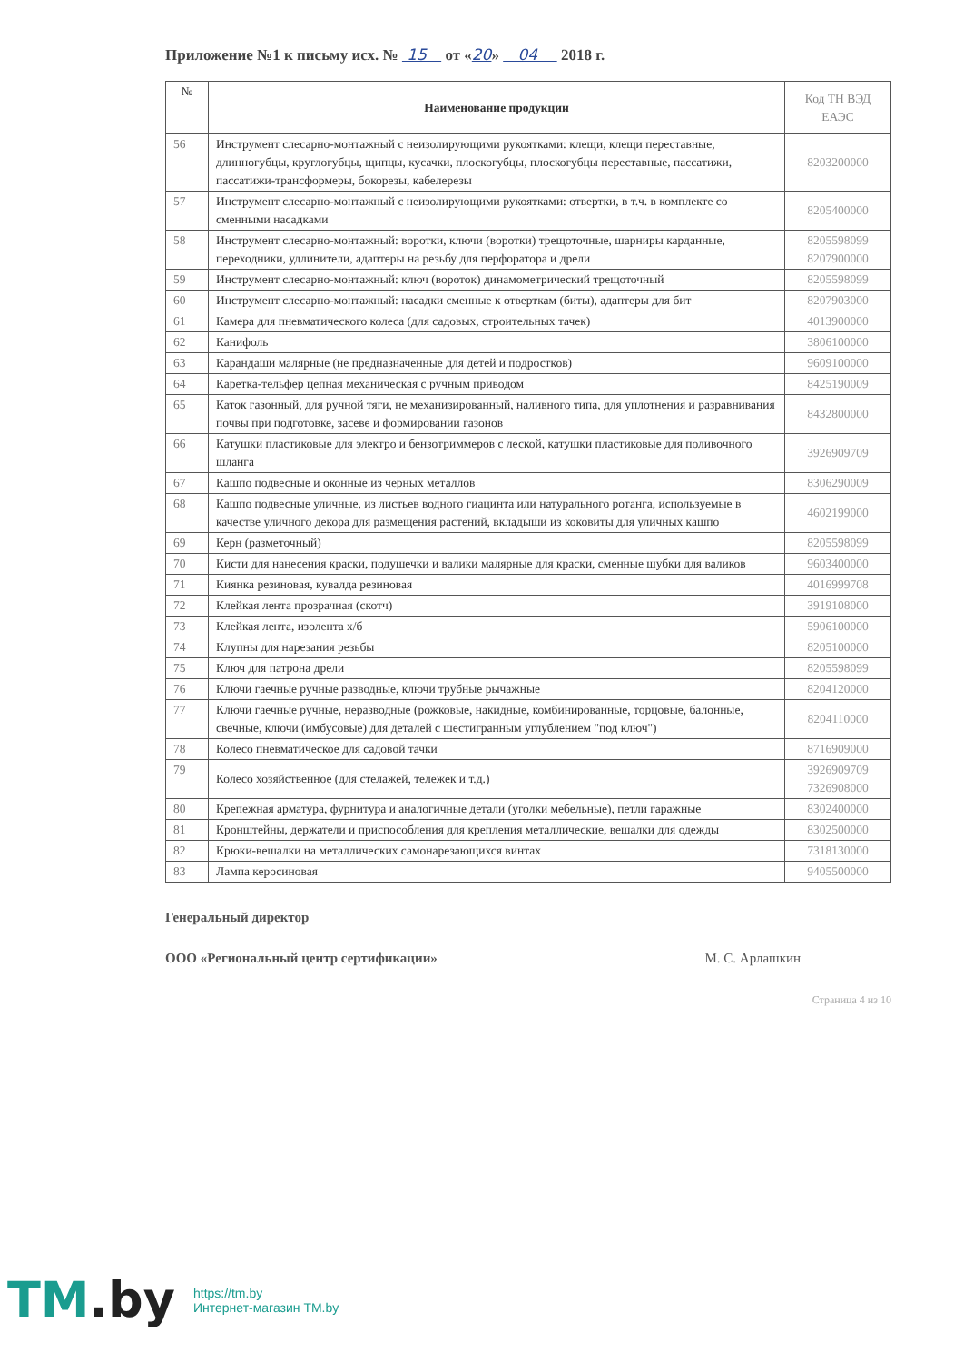Приложение №1 к письму исх. № 15 от «20» 04 2018 г.
| № | Наименование продукции | Код ТН ВЭД ЕАЭС |
| --- | --- | --- |
| 56 | Инструмент слесарно-монтажный с неизолирующими рукоятками: клещи, клещи переставные, длинногубцы, круглогубцы, щипцы, кусачки, плоскогубцы, плоскогубцы переставные, пассатижи, пассатижи-трансформеры, бокорезы, кабелерезы | 8203200000 |
| 57 | Инструмент слесарно-монтажный с неизолирующими рукоятками: отвертки, в т.ч. в комплекте со сменными насадками | 8205400000 |
| 58 | Инструмент слесарно-монтажный: воротки, ключи (воротки) трещоточные, шарниры карданные, переходники, удлинители, адаптеры на резьбу для перфоратора и дрели | 8205598099 8207900000 |
| 59 | Инструмент слесарно-монтажный: ключ (вороток) динамометрический трещоточный | 8205598099 |
| 60 | Инструмент слесарно-монтажный: насадки сменные к отверткам (биты), адаптеры для бит | 8207903000 |
| 61 | Камера для пневматического колеса (для садовых, строительных тачек) | 4013900000 |
| 62 | Канифоль | 3806100000 |
| 63 | Карандаши малярные (не предназначенные для детей и подростков) | 9609100000 |
| 64 | Каретка-тельфер цепная механическая с ручным приводом | 8425190009 |
| 65 | Каток газонный, для ручной тяги, не механизированный, наливного типа, для уплотнения и разравнивания почвы при подготовке, засеве и формировании газонов | 8432800000 |
| 66 | Катушки пластиковые для электро и бензотриммеров с леской, катушки пластиковые для поливочного шланга | 3926909709 |
| 67 | Кашпо подвесные и оконные из черных металлов | 8306290009 |
| 68 | Кашпо подвесные уличные, из листьев водного гиацинта или натурального ротанга, используемые в качестве уличного декора для размещения растений, вкладыши из коковиты для уличных кашпо | 4602199000 |
| 69 | Керн (разметочный) | 8205598099 |
| 70 | Кисти для нанесения краски, подушечки и валики малярные для краски, сменные шубки для валиков | 9603400000 |
| 71 | Киянка резиновая, кувалда резиновая | 4016999708 |
| 72 | Клейкая лента прозрачная (скотч) | 3919108000 |
| 73 | Клейкая лента, изолента х/б | 5906100000 |
| 74 | Клупны для нарезания резьбы | 8205100000 |
| 75 | Ключ для патрона дрели | 8205598099 |
| 76 | Ключи гаечные ручные разводные, ключи трубные рычажные | 8204120000 |
| 77 | Ключи гаечные ручные, неразводные (рожковые, накидные, комбинированные, торцовые, балонные, свечные, ключи (имбусовые) для деталей с шестигранным углублением "под ключ") | 8204110000 |
| 78 | Колесо пневматическое для садовой тачки | 8716909000 |
| 79 | Колесо хозяйственное (для стелажей, тележек и т.д.) | 3926909709 7326908000 |
| 80 | Крепежная арматура, фурнитура и аналогичные детали (уголки мебельные), петли гаражные | 8302400000 |
| 81 | Кронштейны, держатели и приспособления для крепления металлические, вешалки для одежды | 8302500000 |
| 82 | Крюки-вешалки на металлических самонарезающихся винтах | 7318130000 |
| 83 | Лампа керосиновая | 9405500000 |
Генеральный директор
ООО «Региональный центр сертификации» М. С. Арлашкин
Страница 4 из 10
TM.by
https://tm.by
Интернет-магазин TM.by